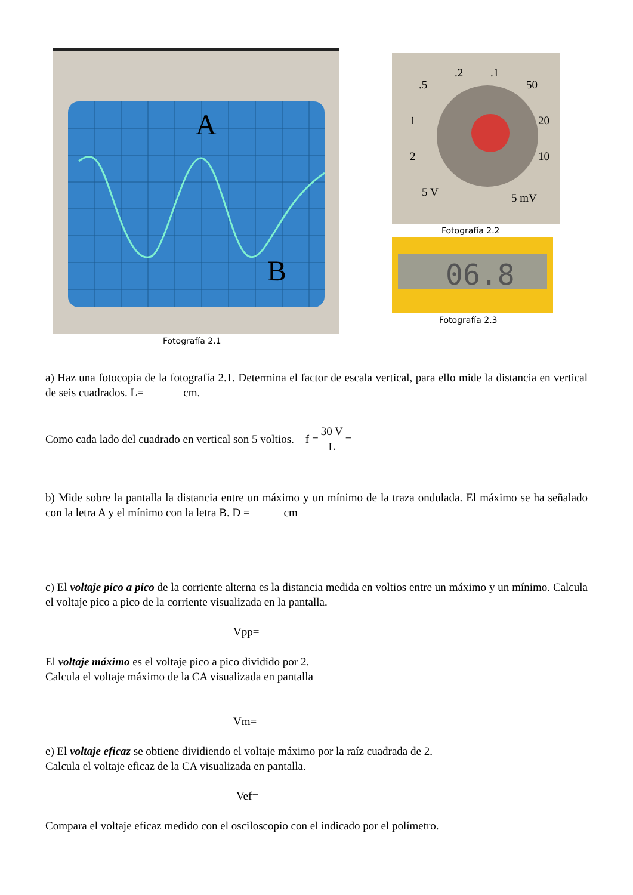A
B
.5
.2
.1
50
20
10
1
2
5 V
5 mV
Fotografía 2.2
06.8
Fotografía 2.3
Fotografía 2.1
a) Haz una fotocopia de la fotografía 2.1. Determina el factor de escala vertical, para ello mide la distancia en vertical de seis cuadrados. L= cm.
Como cada lado del cuadrado en vertical son 5 voltios. f = 30 V L =
b) Mide sobre la pantalla la distancia entre un máximo y un mínimo de la traza ondulada. El máximo se ha señalado con la letra A y el mínimo con la letra B. D = cm
c) El voltaje pico a pico de la corriente alterna es la distancia medida en voltios entre un máximo y un mínimo. Calcula el voltaje pico a pico de la corriente visualizada en la pantalla.
Vpp=
El voltaje máximo es el voltaje pico a pico dividido por 2.
Calcula el voltaje máximo de la CA visualizada en pantalla
Vm=
e) El voltaje eficaz se obtiene dividiendo el voltaje máximo por la raíz cuadrada de 2.
Calcula el voltaje eficaz de la CA visualizada en pantalla.
Vef=
Compara el voltaje eficaz medido con el osciloscopio con el indicado por el polímetro.